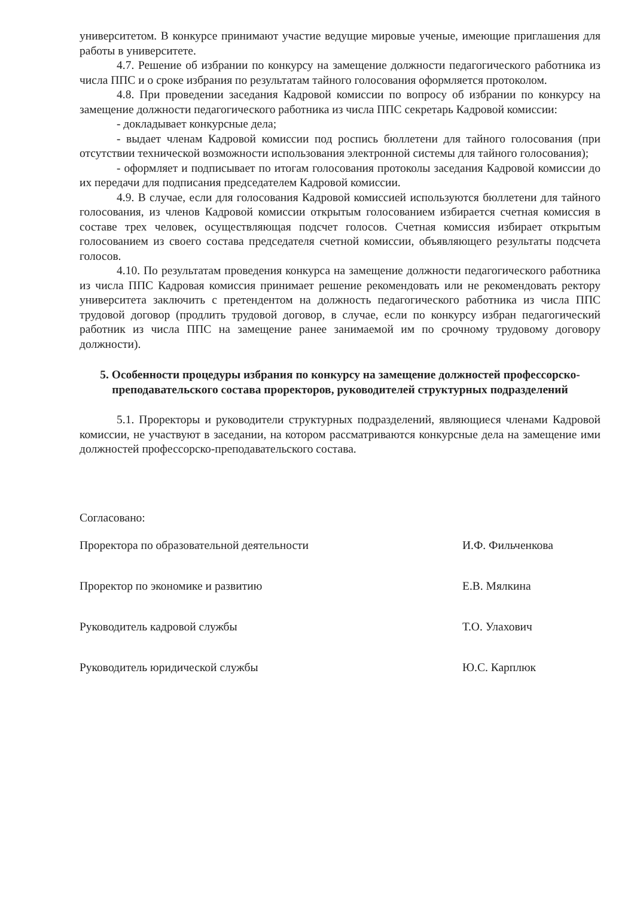университетом. В конкурсе принимают участие ведущие мировые ученые, имеющие приглашения для работы в университете.
4.7. Решение об избрании по конкурсу на замещение должности педагогического работника из числа ППС и о сроке избрания по результатам тайного голосования оформляется протоколом.
4.8. При проведении заседания Кадровой комиссии по вопросу об избрании по конкурсу на замещение должности педагогического работника из числа ППС секретарь Кадровой комиссии:
- докладывает конкурсные дела;
- выдает членам Кадровой комиссии под роспись бюллетени для тайного голосования (при отсутствии технической возможности использования электронной системы для тайного голосования);
- оформляет и подписывает по итогам голосования протоколы заседания Кадровой комиссии до их передачи для подписания председателем Кадровой комиссии.
4.9. В случае, если для голосования Кадровой комиссией используются бюллетени для тайного голосования, из членов Кадровой комиссии открытым голосованием избирается счетная комиссия в составе трех человек, осуществляющая подсчет голосов. Счетная комиссия избирает открытым голосованием из своего состава председателя счетной комиссии, объявляющего результаты подсчета голосов.
4.10. По результатам проведения конкурса на замещение должности педагогического работника из числа ППС Кадровая комиссия принимает решение рекомендовать или не рекомендовать ректору университета заключить с претендентом на должность педагогического работника из числа ППС трудовой договор (продлить трудовой договор, в случае, если по конкурсу избран педагогический работник из числа ППС на замещение ранее занимаемой им по срочному трудовому договору должности).
5. Особенности процедуры избрания по конкурсу на замещение должностей профессорско-преподавательского состава проректоров, руководителей структурных подразделений
5.1. Проректоры и руководители структурных подразделений, являющиеся членами Кадровой комиссии, не участвуют в заседании, на котором рассматриваются конкурсные дела на замещение ими должностей профессорско-преподавательского состава.
Согласовано:
Проректора по образовательной деятельности И.Ф. Фильченкова
Проректор по экономике и развитию Е.В. Мялкина
Руководитель кадровой службы Т.О. Улахович
Руководитель юридической службы Ю.С. Карплюк